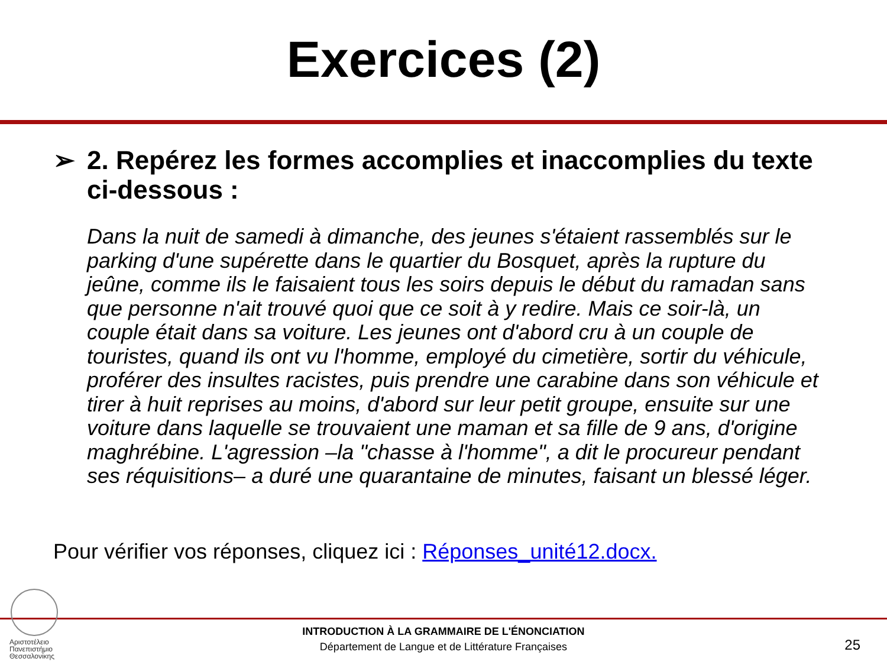Exercices (2)
➢ 2. Repérez les formes accomplies et inaccomplies du texte ci-dessous :
Dans la nuit de samedi à dimanche, des jeunes s'étaient rassemblés sur le parking d'une supérette dans le quartier du Bosquet, après la rupture du jeûne, comme ils le faisaient tous les soirs depuis le début du ramadan sans que personne n'ait trouvé quoi que ce soit à y redire. Mais ce soir-là, un couple était dans sa voiture. Les jeunes ont d'abord cru à un couple de touristes, quand ils ont vu l'homme, employé du cimetière, sortir du véhicule, proférer des insultes racistes, puis prendre une carabine dans son véhicule et tirer à huit reprises au moins, d'abord sur leur petit groupe, ensuite sur une voiture dans laquelle se trouvaient une maman et sa fille de 9 ans, d'origine maghrébine. L'agression –la "chasse à l'homme", a dit le procureur pendant ses réquisitions– a duré une quarantaine de minutes, faisant un blessé léger.
Pour vérifier vos réponses, cliquez ici : Réponses_unité12.docx.
Αριστοτέλειο
Πανεπιστήμιο
Θεσσαλονίκης
INTRODUCTION À LA GRAMMAIRE DE L'ÉNONCIATION
Département de Langue et de Littérature Françaises
25